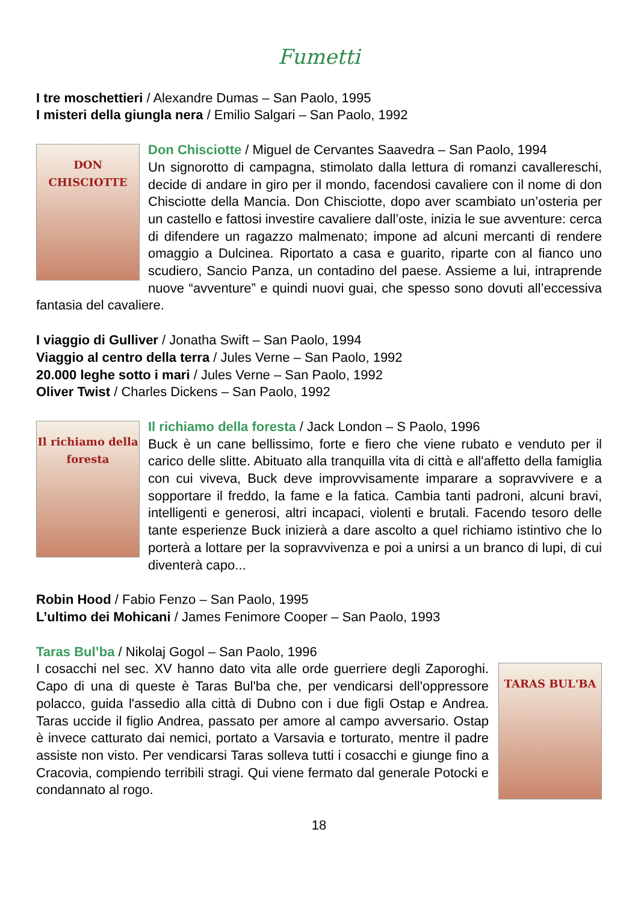Fumetti
I tre moschettieri / Alexandre Dumas – San Paolo, 1995
I misteri della giungla nera / Emilio Salgari – San Paolo, 1992
DON CHISCIOTTE
Don Chisciotte / Miguel de Cervantes Saavedra – San Paolo, 1994
Un signorotto di campagna, stimolato dalla lettura di romanzi cavallereschi, decide di andare in giro per il mondo, facendosi cavaliere con il nome di don Chisciotte della Mancia. Don Chisciotte, dopo aver scambiato un’osteria per un castello e fattosi investire cavaliere dall’oste, inizia le sue avventure: cerca di difendere un ragazzo malmenato; impone ad alcuni mercanti di rendere omaggio a Dulcinea. Riportato a casa e guarito, riparte con al fianco uno scudiero, Sancio Panza, un contadino del paese. Assieme a lui, intraprende nuove “avventure” e quindi nuovi guai, che spesso sono dovuti all’eccessiva fantasia del cavaliere.
I viaggio di Gulliver / Jonatha Swift – San Paolo, 1994
Viaggio al centro della terra / Jules Verne – San Paolo, 1992
20.000 leghe sotto i mari / Jules Verne – San Paolo, 1992
Oliver Twist / Charles Dickens – San Paolo, 1992
Il richiamo della foresta
Il richiamo della foresta / Jack London – S Paolo, 1996
Buck è un cane bellissimo, forte e fiero che viene rubato e venduto per il carico delle slitte. Abituato alla tranquilla vita di città e all'affetto della famiglia con cui viveva, Buck deve improvvisamente imparare a sopravvivere e a sopportare il freddo, la fame e la fatica. Cambia tanti padroni, alcuni bravi, intelligenti e generosi, altri incapaci, violenti e brutali. Facendo tesoro delle tante esperienze Buck inizierà a dare ascolto a quel richiamo istintivo che lo porterà a lottare per la sopravvivenza e poi a unirsi a un branco di lupi, di cui diventerà capo...
Robin Hood / Fabio Fenzo – San Paolo, 1995
L’ultimo dei Mohicani / James Fenimore Cooper – San Paolo, 1993
Taras Bul’ba / Nikolaj Gogol – San Paolo, 1996
TARAS BUL'BA
I cosacchi nel sec. XV hanno dato vita alle orde guerriere degli Zaporoghi. Capo di una di queste è Taras Bul'ba che, per vendicarsi dell'oppressore polacco, guida l'assedio alla città di Dubno con i due figli Ostap e Andrea. Taras uccide il figlio Andrea, passato per amore al campo avversario. Ostap è invece catturato dai nemici, portato a Varsavia e torturato, mentre il padre assiste non visto. Per vendicarsi Taras solleva tutti i cosacchi e giunge fino a Cracovia, compiendo terribili stragi. Qui viene fermato dal generale Potocki e condannato al rogo.
18